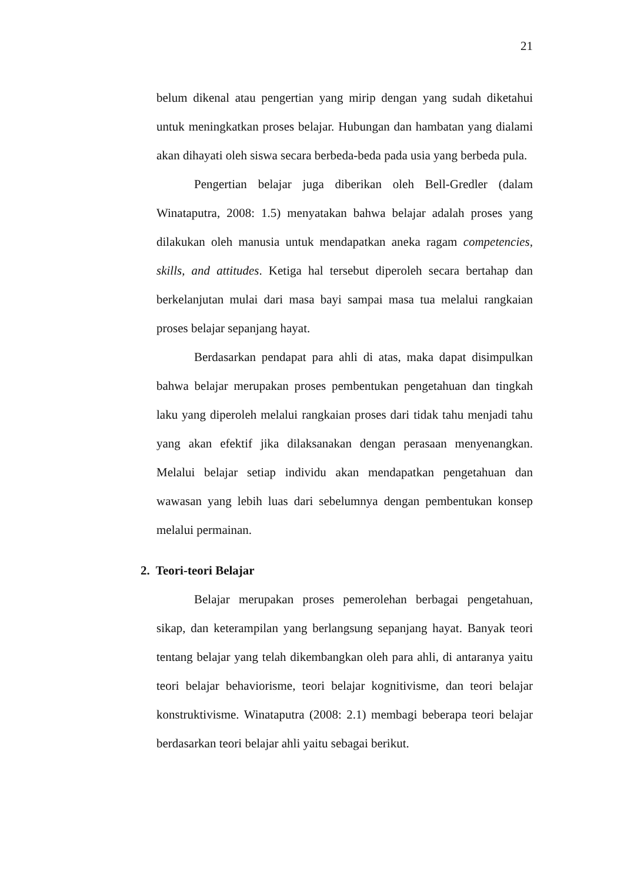21
belum dikenal atau pengertian yang mirip dengan yang sudah diketahui untuk meningkatkan proses belajar. Hubungan dan hambatan yang dialami akan dihayati oleh siswa secara berbeda-beda pada usia yang berbeda pula.
Pengertian belajar juga diberikan oleh Bell-Gredler (dalam Winataputra, 2008: 1.5) menyatakan bahwa belajar adalah proses yang dilakukan oleh manusia untuk mendapatkan aneka ragam competencies, skills, and attitudes. Ketiga hal tersebut diperoleh secara bertahap dan berkelanjutan mulai dari masa bayi sampai masa tua melalui rangkaian proses belajar sepanjang hayat.
Berdasarkan pendapat para ahli di atas, maka dapat disimpulkan bahwa belajar merupakan proses pembentukan pengetahuan dan tingkah laku yang diperoleh melalui rangkaian proses dari tidak tahu menjadi tahu yang akan efektif jika dilaksanakan dengan perasaan menyenangkan. Melalui belajar setiap individu akan mendapatkan pengetahuan dan wawasan yang lebih luas dari sebelumnya dengan pembentukan konsep melalui permainan.
2. Teori-teori Belajar
Belajar merupakan proses pemerolehan berbagai pengetahuan, sikap, dan keterampilan yang berlangsung sepanjang hayat. Banyak teori tentang belajar yang telah dikembangkan oleh para ahli, di antaranya yaitu teori belajar behaviorisme, teori belajar kognitivisme, dan teori belajar konstruktivisme. Winataputra (2008: 2.1) membagi beberapa teori belajar berdasarkan teori belajar ahli yaitu sebagai berikut.